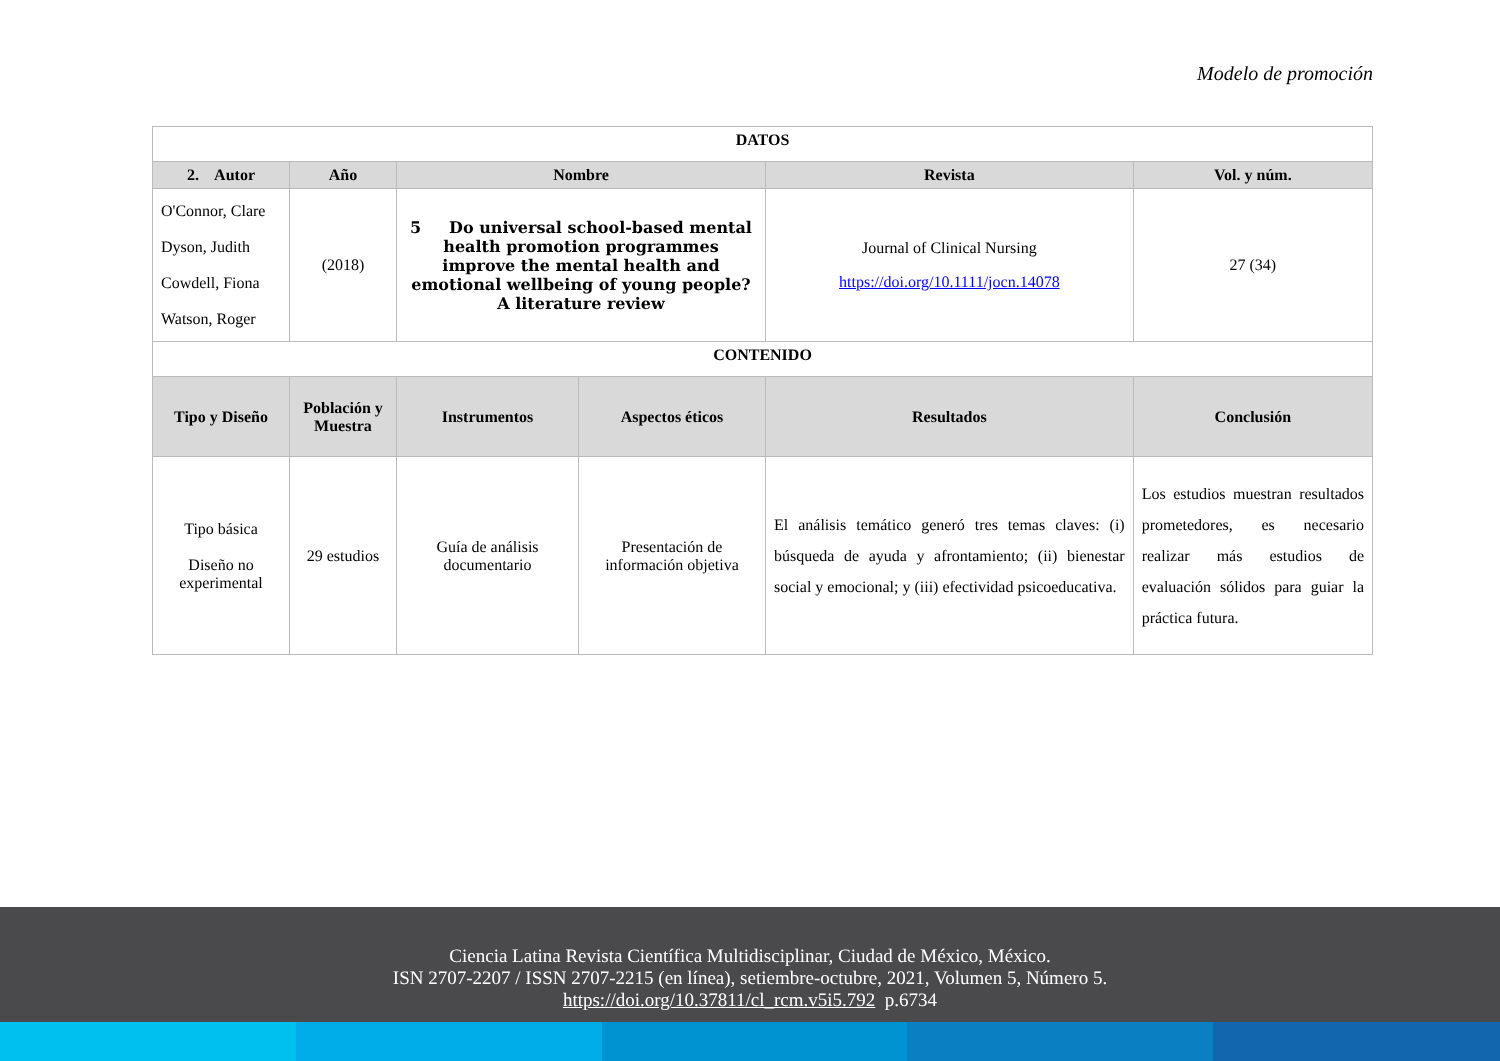Modelo de promoción
| DATOS | | | | | |
| --- | --- | --- | --- | --- | --- |
| 2. Autor | Año | Nombre | | Revista | Vol. y núm. |
| O'Connor, Clare Dyson, Judith Cowdell, Fiona Watson, Roger | (2018) | 5 Do universal school-based mental health promotion programmes improve the mental health and emotional wellbeing of young people? A literature review | | Journal of Clinical Nursing https://doi.org/10.1111/jocn.14078 | 27 (34) |
| CONTENIDO | | | | | |
| Tipo y Diseño | Población y Muestra | Instrumentos | Aspectos éticos | Resultados | Conclusión |
| Tipo básica Diseño no experimental | 29 estudios | Guía de análisis documentario | Presentación de información objetiva | El análisis temático generó tres temas claves: (i) búsqueda de ayuda y afrontamiento; (ii) bienestar social y emocional; y (iii) efectividad psicoeducativa. | Los estudios muestran resultados prometedores, es necesario realizar más estudios de evaluación sólidos para guiar la práctica futura. |
Ciencia Latina Revista Científica Multidisciplinar, Ciudad de México, México.
ISN 2707-2207 / ISSN 2707-2215 (en línea), setiembre-octubre, 2021, Volumen 5, Número 5.
https://doi.org/10.37811/cl_rcm.v5i5.792 p.6734